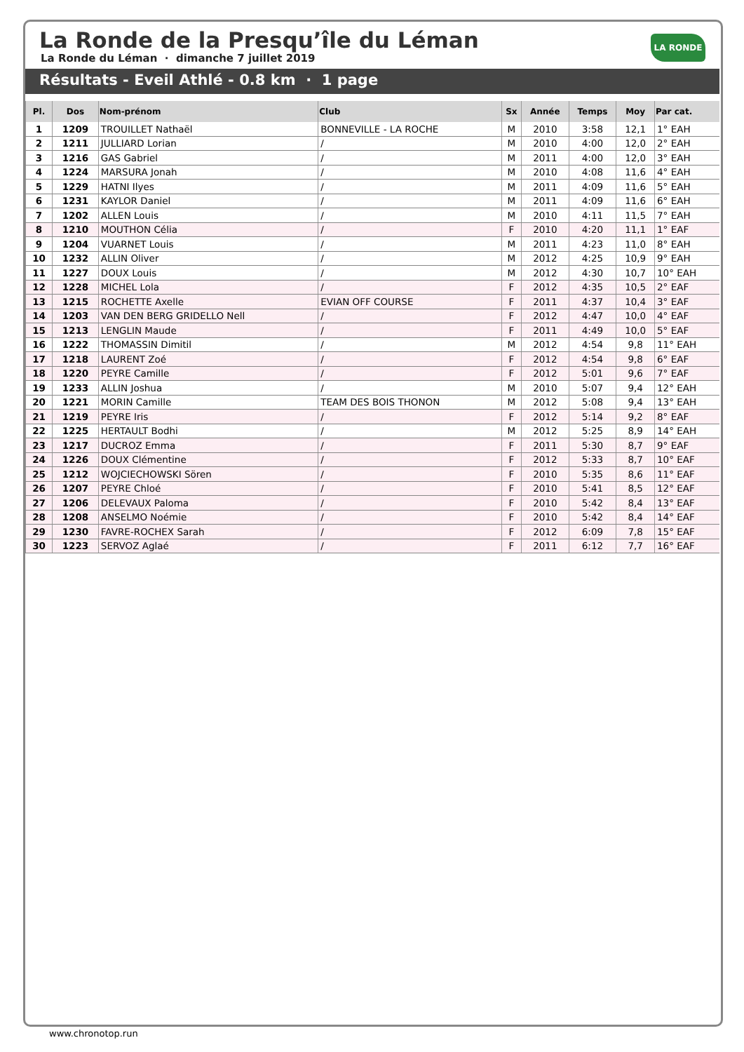LA RONDE
La Ronde de la Presqu’île du Léman
La Ronde du Léman · dimanche 7 juillet 2019
Résultats - Eveil Athlé - 0.8 km · 1 page
| Pl. | Dos | Nom-prénom | Club | Sx | Année | Temps | Moy | Par cat. |
| --- | --- | --- | --- | --- | --- | --- | --- | --- |
| 1 | 1209 | TROUILLET Nathaël | BONNEVILLE - LA ROCHE | M | 2010 | 3:58 | 12,1 | 1° EAH |
| 2 | 1211 | JULLIARD Lorian | / | M | 2010 | 4:00 | 12,0 | 2° EAH |
| 3 | 1216 | GAS Gabriel | / | M | 2011 | 4:00 | 12,0 | 3° EAH |
| 4 | 1224 | MARSURA Jonah | / | M | 2010 | 4:08 | 11,6 | 4° EAH |
| 5 | 1229 | HATNI Ilyes | / | M | 2011 | 4:09 | 11,6 | 5° EAH |
| 6 | 1231 | KAYLOR Daniel | / | M | 2011 | 4:09 | 11,6 | 6° EAH |
| 7 | 1202 | ALLEN Louis | / | M | 2010 | 4:11 | 11,5 | 7° EAH |
| 8 | 1210 | MOUTHON Célia | / | F | 2010 | 4:20 | 11,1 | 1° EAF |
| 9 | 1204 | VUARNET Louis | / | M | 2011 | 4:23 | 11,0 | 8° EAH |
| 10 | 1232 | ALLIN Oliver | / | M | 2012 | 4:25 | 10,9 | 9° EAH |
| 11 | 1227 | DOUX Louis | / | M | 2012 | 4:30 | 10,7 | 10° EAH |
| 12 | 1228 | MICHEL Lola | / | F | 2012 | 4:35 | 10,5 | 2° EAF |
| 13 | 1215 | ROCHETTE Axelle | EVIAN OFF COURSE | F | 2011 | 4:37 | 10,4 | 3° EAF |
| 14 | 1203 | VAN DEN BERG GRIDELLO Nell | / | F | 2012 | 4:47 | 10,0 | 4° EAF |
| 15 | 1213 | LENGLIN Maude | / | F | 2011 | 4:49 | 10,0 | 5° EAF |
| 16 | 1222 | THOMASSIN Dimitil | / | M | 2012 | 4:54 | 9,8 | 11° EAH |
| 17 | 1218 | LAURENT Zoé | / | F | 2012 | 4:54 | 9,8 | 6° EAF |
| 18 | 1220 | PEYRE Camille | / | F | 2012 | 5:01 | 9,6 | 7° EAF |
| 19 | 1233 | ALLIN Joshua | / | M | 2010 | 5:07 | 9,4 | 12° EAH |
| 20 | 1221 | MORIN Camille | TEAM DES BOIS THONON | M | 2012 | 5:08 | 9,4 | 13° EAH |
| 21 | 1219 | PEYRE Iris | / | F | 2012 | 5:14 | 9,2 | 8° EAF |
| 22 | 1225 | HERTAULT Bodhi | / | M | 2012 | 5:25 | 8,9 | 14° EAH |
| 23 | 1217 | DUCROZ Emma | / | F | 2011 | 5:30 | 8,7 | 9° EAF |
| 24 | 1226 | DOUX Clémentine | / | F | 2012 | 5:33 | 8,7 | 10° EAF |
| 25 | 1212 | WOJCIECHOWSKI Sören | / | F | 2010 | 5:35 | 8,6 | 11° EAF |
| 26 | 1207 | PEYRE Chloé | / | F | 2010 | 5:41 | 8,5 | 12° EAF |
| 27 | 1206 | DELEVAUX Paloma | / | F | 2010 | 5:42 | 8,4 | 13° EAF |
| 28 | 1208 | ANSELMO Noémie | / | F | 2010 | 5:42 | 8,4 | 14° EAF |
| 29 | 1230 | FAVRE-ROCHEX Sarah | / | F | 2012 | 6:09 | 7,8 | 15° EAF |
| 30 | 1223 | SERVOZ Aglaé | / | F | 2011 | 6:12 | 7,7 | 16° EAF |
www.chronotop.run